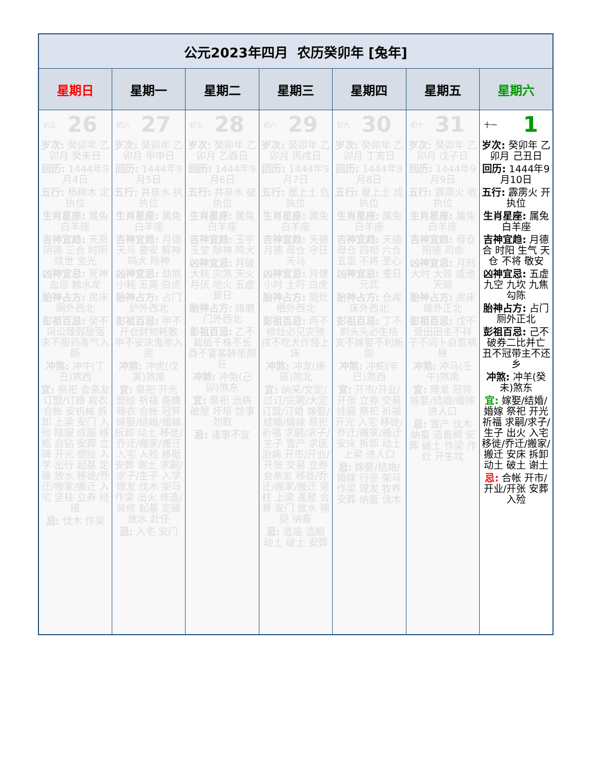| 公元2023年四月 农历癸卯年 [兔年] | | | | | | |
| --- | --- | --- | --- | --- | --- | --- |
| 星期日 | 星期一 | 星期二 | 星期三 | 星期四 | 星期五 | 星期六 |
| 初五 26 岁次: 癸卯年 乙卯月 癸未日 回历: 1444年9月4日 五行: 杨柳木 定执位 生肖星座: 属兔 白羊座 吉神宜趋: 天恩 阴德 三合 时阴 续世 宝光 凶神宜忌: 死神 血忌 触水龙 胎神占方: 房床厕外西北 彭祖百忌: 癸不词讼理弱敌强 未不服药毒气入肠 冲煞: 冲牛(丁丑)煞西 宜: 祭祀 会亲友 订盟/订婚 裁衣 合帐 安机械 拆卸 上梁 安门 入殓 除服 成服 移柩 启钻 安葬 立碑 开光 塑绘 入学 出行 起基 定磉 放水 移徙/乔迁/搬家/搬迁 入宅 竖柱 立券 经络 忌: 伐木 作梁 | 初六 27 岁次: 癸卯年 乙卯月 甲申日 回历: 1444年9月5日 五行: 井泉水 执执位 生肖星座: 属兔 白羊座 吉神宜趋: 月德 天马 要安 解神 鸣犬 除神 凶神宜忌: 劫煞 小耗 五离 白虎 胎神占方: 占门炉外西北 彭祖百忌: 甲不开仓财物耗散 申不安床鬼祟入房 冲煞: 冲虎(戊寅)煞南 宜: 祭祀 开光 塑绘 祈福 斋醮 裁衣 合帐 冠笄 嫁娶/结婚/婚嫁 拆卸 动土 移徙/乔迁/搬家/搬迁 入宅 入殓 移柩 安葬 谢土 求嗣/求子/生子 入学 理发 伐木 架马 作梁 出火 修造/装修 起基 定磉 放水 赴任 忌: 入宅 安门 | 初七 28 岁次: 癸卯年 乙卯月 乙酉日 回历: 1444年9月6日 五行: 井泉水 破执位 生肖星座: 属兔 白羊座 吉神宜趋: 玉宇 玉堂 除神 鸣犬 凶神宜忌: 月破 大耗 灾煞 天火 月厌 地火 五虚 复日 胎神占方: 碓磨门外西北 彭祖百忌: 乙不栽植千株不长 酉不宴客醉坐颠狂 冲煞: 冲兔(己卯)煞东 宜: 祭祀 治病 破屋 坏垣 馀事勿取 忌: 诸事不宜 | 初八 29 岁次: 癸卯年 乙卯月 丙戌日 回历: 1444年9月7日 五行: 屋上土 危执位 生肖星座: 属兔 白羊座 吉神宜趋: 天德 月德 母仓 守日 天马 凶神宜忌: 月建 小时 土符 白虎 胎神占方: 厨灶栖外西北 彭祖百忌: 丙不修灶必见灾殃 戌不吃犬作怪上床 冲煞: 冲龙(庚辰)煞北 宜: 纳采/文定/过订/完聘/大定 订盟/订婚 嫁娶/结婚/婚嫁 祭祀 祈福 求嗣/求子/生子 置产 求医 治病 开市/开业/开张 交易 立券 会亲友 移徙/乔迁/搬家/搬迁 竖柱 上梁 盖屋 合脊 安门 放水 捕捉 纳畜 忌: 造庙 造船 动土 破土 安葬 | 初九 30 岁次: 癸卯年 乙卯月 丁亥日 回历: 1444年9月8日 五行: 屋上土 成执位 生肖星座: 属兔 白羊座 吉神宜趋: 天德 母仓 四相 六合 五富 不将 圣心 凶神宜忌: 重日 元武 胎神占方: 仓库床外西北 彭祖百忌: 丁不剃头头必生疮 亥不嫁娶不利新郎 冲煞: 冲蛇(辛巳)煞西 宜: 开市/开业/开张 立券 交易 挂匾 祭祀 祈福 开光 入宅 移徙/乔迁/搬家/搬迁 安床 拆卸 动土 上梁 进人口 忌: 嫁娶/结婚/婚嫁 行丧 架马 作梁 理发 牧养 安葬 纳畜 伐木 | 初十 31 岁次: 癸卯年 乙卯月 戊子日 回历: 1444年9月9日 五行: 霹雳火 收执位 生肖星座: 属兔 白羊座 吉神宜趋: 母仓 阳德 司命 凶神宜忌: 月刑 大时 大败 咸池 天贼 胎神占方: 房床碓外正北 彭祖百忌: 戊不受田田主不祥 子不问卜自惹祸殃 冲煞: 冲马(壬午)煞南 宜: 理发 冠笄 嫁娶/结婚/婚嫁 进人口 忌: 置产 伐木 纳畜 造畜稠 安葬 破土 作梁 作灶 开生坟 | 十一 1 岁次: 癸卯年 乙卯月 己丑日 回历: 1444年9月10日 五行: 霹雳火 开执位 生肖星座: 属兔 白羊座 吉神宜趋: 月德合 时阳 生气 天仓 不将 敬安 凶神宜忌: 五虚 九空 九坎 九焦 勾陈 胎神占方: 占门厕外正北 彭祖百忌: 己不破券二比并亡 丑不冠带主不还乡 冲煞: 冲羊(癸未)煞东 宜: 嫁娶/结婚/婚嫁 祭祀 开光 祈福 求嗣/求子/生子 出火 入宅 移徙/乔迁/搬家/搬迁 安床 拆卸 动土 破土 谢土 忌: 合帐 开市/开业/开张 安葬 入殓 |